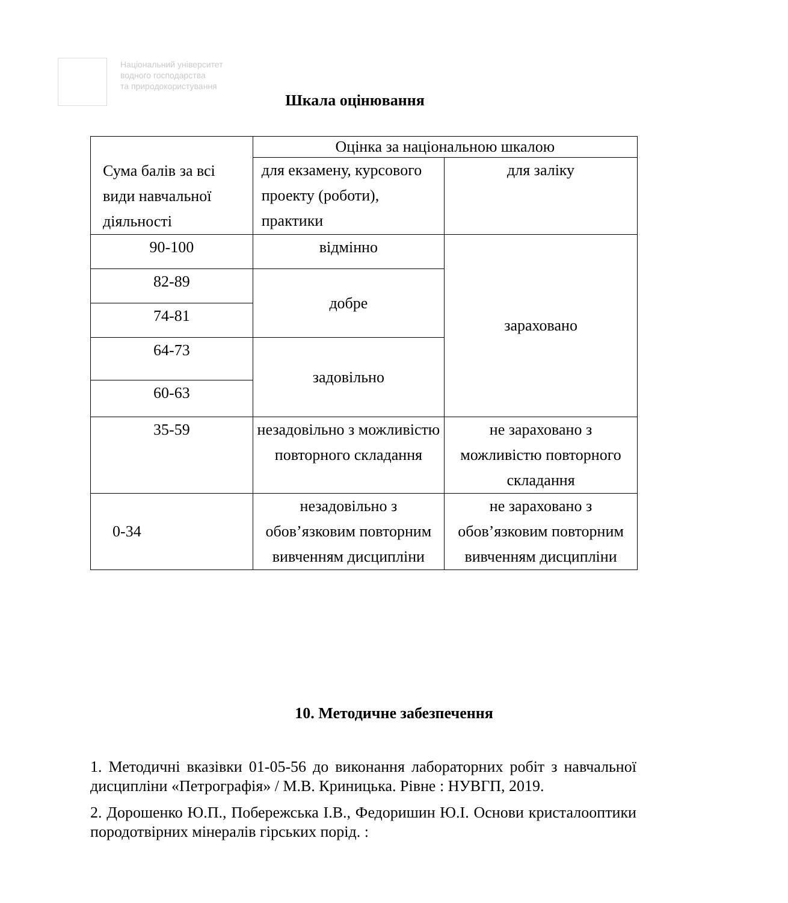Національний університет
водного господарства
та природокористування
Шкала оцінювання
| Сума балів за всі види навчальної діяльності | Оцінка за національною шкалою | |
| | для екзамену, курсового проекту (роботи), практики | для заліку |
| 90-100 | відмінно | зараховано |
| 82-89 | добре | |
| 74-81 | | |
| 64-73 | задовільно | |
| 60-63 | | |
| 35-59 | незадовільно з можливістю повторного складання | не зараховано з можливістю повторного складання |
| 0-34 | незадовільно з обов’язковим повторним вивченням дисципліни | не зараховано з обов’язковим повторним вивченням дисципліни |
10. Методичне забезпечення
1. Методичні вказівки 01-05-56 до виконання лабораторних робіт з навчальної дисципліни «Петрографія» / М.В. Криницька. Рівне : НУВГП, 2019.
2. Дорошенко Ю.П., Побережська І.В., Федоришин Ю.І. Основи кристалооптики породотвірних мінералів гірських порід. :